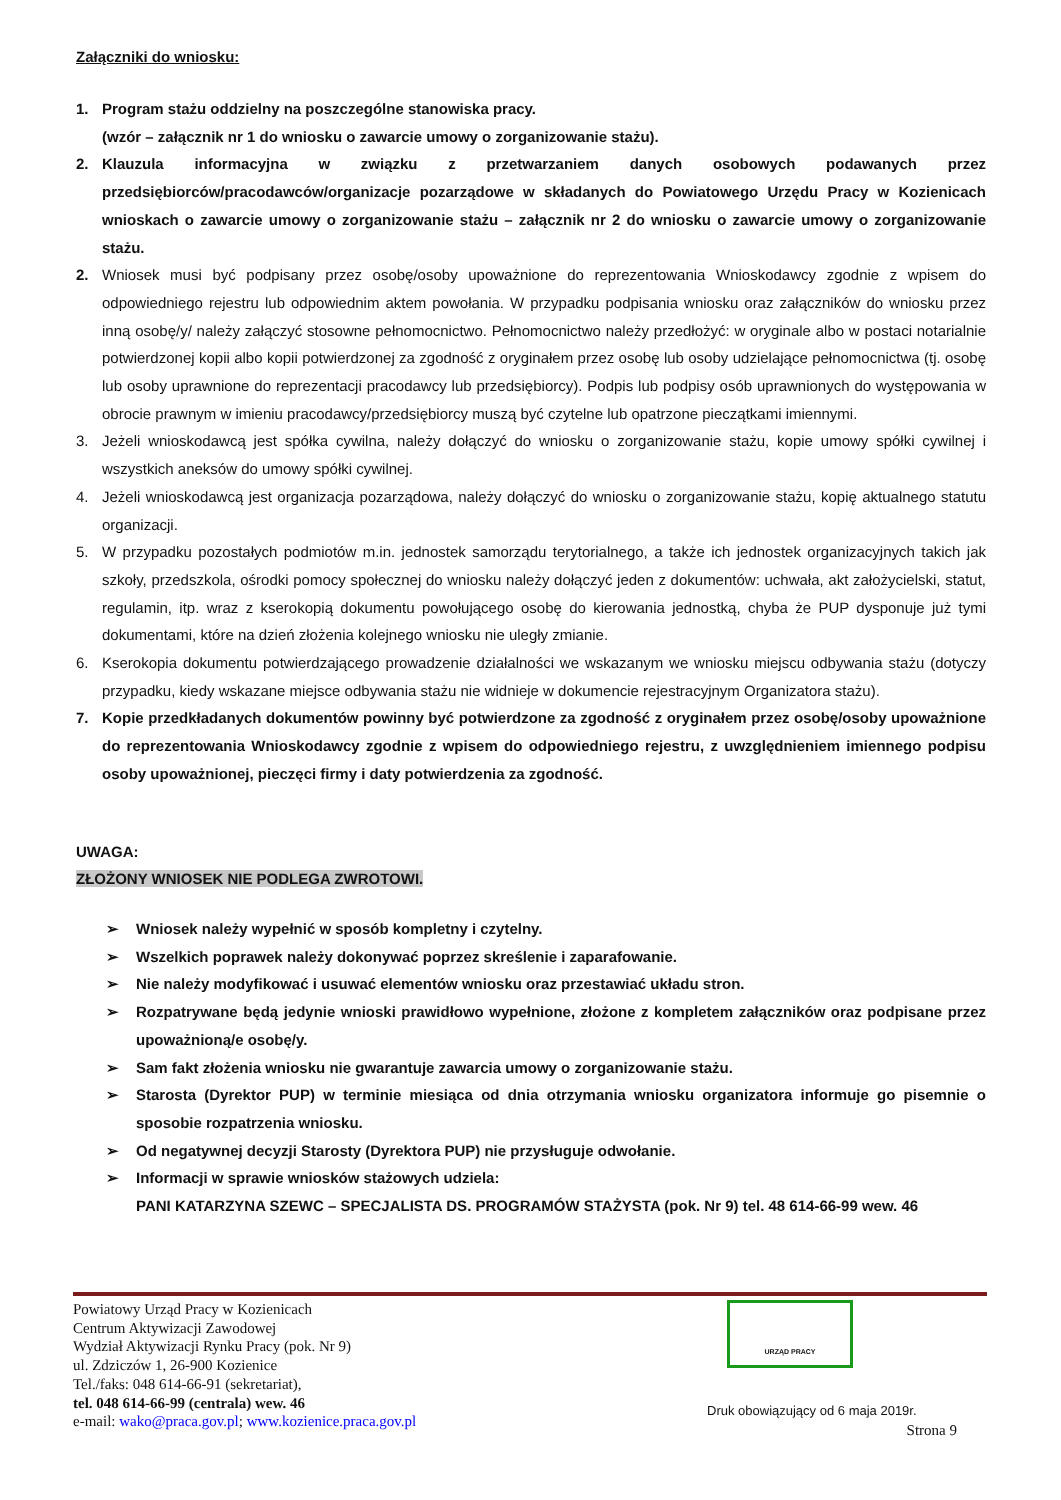Załączniki do wniosku:
1. Program stażu oddzielny na poszczególne stanowiska pracy.
(wzór – załącznik nr 1 do wniosku o zawarcie umowy o zorganizowanie stażu).
2. Klauzula informacyjna w związku z przetwarzaniem danych osobowych podawanych przez przedsiębiorców/pracodawców/organizacje pozarządowe w składanych do Powiatowego Urzędu Pracy w Kozienicach wnioskach o zawarcie umowy o zorganizowanie stażu – załącznik nr 2 do wniosku o zawarcie umowy o zorganizowanie stażu.
2. Wniosek musi być podpisany przez osobę/osoby upoważnione do reprezentowania Wnioskodawcy zgodnie z wpisem do odpowiedniego rejestru lub odpowiednim aktem powołania. W przypadku podpisania wniosku oraz załączników do wniosku przez inną osobę/y/ należy załączyć stosowne pełnomocnictwo. Pełnomocnictwo należy przedłożyć: w oryginale albo w postaci notarialnie potwierdzonej kopii albo kopii potwierdzonej za zgodność z oryginałem przez osobę lub osoby udzielające pełnomocnictwa (tj. osobę lub osoby uprawnione do reprezentacji pracodawcy lub przedsiębiorcy). Podpis lub podpisy osób uprawnionych do występowania w obrocie prawnym w imieniu pracodawcy/przedsiębiorcy muszą być czytelne lub opatrzone pieczątkami imiennymi.
3. Jeżeli wnioskodawcą jest spółka cywilna, należy dołączyć do wniosku o zorganizowanie stażu, kopie umowy spółki cywilnej i wszystkich aneksów do umowy spółki cywilnej.
4. Jeżeli wnioskodawcą jest organizacja pozarządowa, należy dołączyć do wniosku o zorganizowanie stażu, kopię aktualnego statutu organizacji.
5. W przypadku pozostałych podmiotów m.in. jednostek samorządu terytorialnego, a także ich jednostek organizacyjnych takich jak szkoły, przedszkola, ośrodki pomocy społecznej do wniosku należy dołączyć jeden z dokumentów: uchwała, akt założycielski, statut, regulamin, itp. wraz z kserokopią dokumentu powołującego osobę do kierowania jednostką, chyba że PUP dysponuje już tymi dokumentami, które na dzień złożenia kolejnego wniosku nie uległy zmianie.
6. Kserokopia dokumentu potwierdzającego prowadzenie działalności we wskazanym we wniosku miejscu odbywania stażu (dotyczy przypadku, kiedy wskazane miejsce odbywania stażu nie widnieje w dokumencie rejestracyjnym Organizatora stażu).
7. Kopie przedkładanych dokumentów powinny być potwierdzone za zgodność z oryginałem przez osobę/osoby upoważnione do reprezentowania Wnioskodawcy zgodnie z wpisem do odpowiedniego rejestru, z uwzględnieniem imiennego podpisu osoby upoważnionej, pieczęci firmy i daty potwierdzenia za zgodność.
UWAGA:
ZŁOŻONY WNIOSEK NIE PODLEGA ZWROTOWI.
➢ Wniosek należy wypełnić w sposób kompletny i czytelny.
➢ Wszelkich poprawek należy dokonywać poprzez skreślenie i zaparafowanie.
➢ Nie należy modyfikować i usuwać elementów wniosku oraz przestawiać układu stron.
➢ Rozpatrywane będą jedynie wnioski prawidłowo wypełnione, złożone z kompletem załączników oraz podpisane przez upoważnioną/e osobę/y.
➢ Sam fakt złożenia wniosku nie gwarantuje zawarcia umowy o zorganizowanie stażu.
➢ Starosta (Dyrektor PUP) w terminie miesiąca od dnia otrzymania wniosku organizatora informuje go pisemnie o sposobie rozpatrzenia wniosku.
➢ Od negatywnej decyzji Starosty (Dyrektora PUP) nie przysługuje odwołanie.
➢ Informacji w sprawie wniosków stażowych udziela:
PANI KATARZYNA SZEWC – SPECJALISTA DS. PROGRAMÓW STAŻYSTA (pok. Nr 9) tel. 48 614-66-99 wew. 46
Powiatowy Urząd Pracy w Kozienicach
Centrum Aktywizacji Zawodowej
Wydział Aktywizacji Rynku Pracy (pok. Nr 9)
ul. Zdziczów 1, 26-900 Kozienice
Tel./faks: 048 614-66-91 (sekretariat),
tel. 048 614-66-99 (centrala) wew. 46
e-mail: wako@praca.gov.pl; www.kozienice.praca.gov.pl
URZĄD PRACY
Druk obowiązujący od 6 maja 2019r.
Strona 9